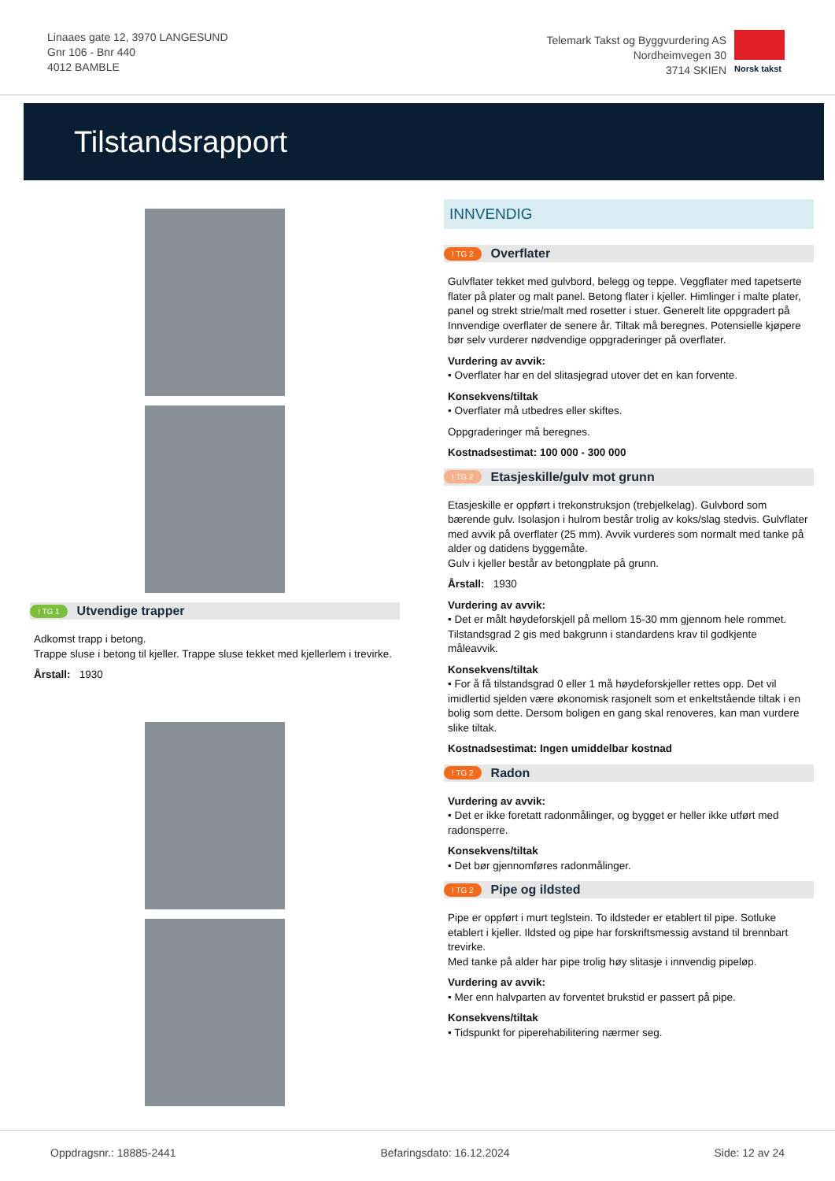Linaaes gate 12, 3970 LANGESUND
Gnr 106 - Bnr 440
4012 BAMBLE
Telemark Takst og Byggvurdering AS
Nordheimvegen 30
3714 SKIEN
Norsk takst
Tilstandsrapport
! TG 1 Utvendige trapper
Adkomst trapp i betong.
Trappe sluse i betong til kjeller. Trappe sluse tekket med kjellerlem i trevirke.
Årstall: 1930
INNVENDIG
! TG 2 Overflater
Gulvflater tekket med gulvbord, belegg og teppe. Veggflater med tapetserte flater på plater og malt panel. Betong flater i kjeller. Himlinger i malte plater, panel og strekt strie/malt med rosetter i stuer. Generelt lite oppgradert på Innvendige overflater de senere år. Tiltak må beregnes. Potensielle kjøpere bør selv vurderer nødvendige oppgraderinger på overflater.
Vurdering av avvik:
• Overflater har en del slitasjegrad utover det en kan forvente.
Konsekvens/tiltak
• Overflater må utbedres eller skiftes.
Oppgraderinger må beregnes.
Kostnadsestimat: 100 000 - 300 000
! TG 2 Etasjeskille/gulv mot grunn
Etasjeskille er oppført i trekonstruksjon (trebjelkelag). Gulvbord som bærende gulv. Isolasjon i hulrom består trolig av koks/slag stedvis. Gulvflater med avvik på overflater (25 mm). Avvik vurderes som normalt med tanke på alder og datidens byggemåte.
Gulv i kjeller består av betongplate på grunn.
Årstall: 1930
Vurdering av avvik:
• Det er målt høydeforskjell på mellom 15-30 mm gjennom hele rommet. Tilstandsgrad 2 gis med bakgrunn i standardens krav til godkjente måleavvik.
Konsekvens/tiltak
• For å få tilstandsgrad 0 eller 1 må høydeforskjeller rettes opp. Det vil imidlertid sjelden være økonomisk rasjonelt som et enkeltstående tiltak i en bolig som dette. Dersom boligen en gang skal renoveres, kan man vurdere slike tiltak.
Kostnadsestimat: Ingen umiddelbar kostnad
! TG 2 Radon
Vurdering av avvik:
• Det er ikke foretatt radonmålinger, og bygget er heller ikke utført med radonsperre.
Konsekvens/tiltak
• Det bør gjennomføres radonmålinger.
! TG 2 Pipe og ildsted
Pipe er oppført i murt teglstein. To ildsteder er etablert til pipe. Sotluke etablert i kjeller. Ildsted og pipe har forskriftsmessig avstand til brennbart trevirke.
Med tanke på alder har pipe trolig høy slitasje i innvendig pipeløp.
Vurdering av avvik:
• Mer enn halvparten av forventet brukstid er passert på pipe.
Konsekvens/tiltak
• Tidspunkt for piperehabilitering nærmer seg.
Oppdragsnr.: 18885-2441 Befaringsdato: 16.12.2024 Side: 12 av 24